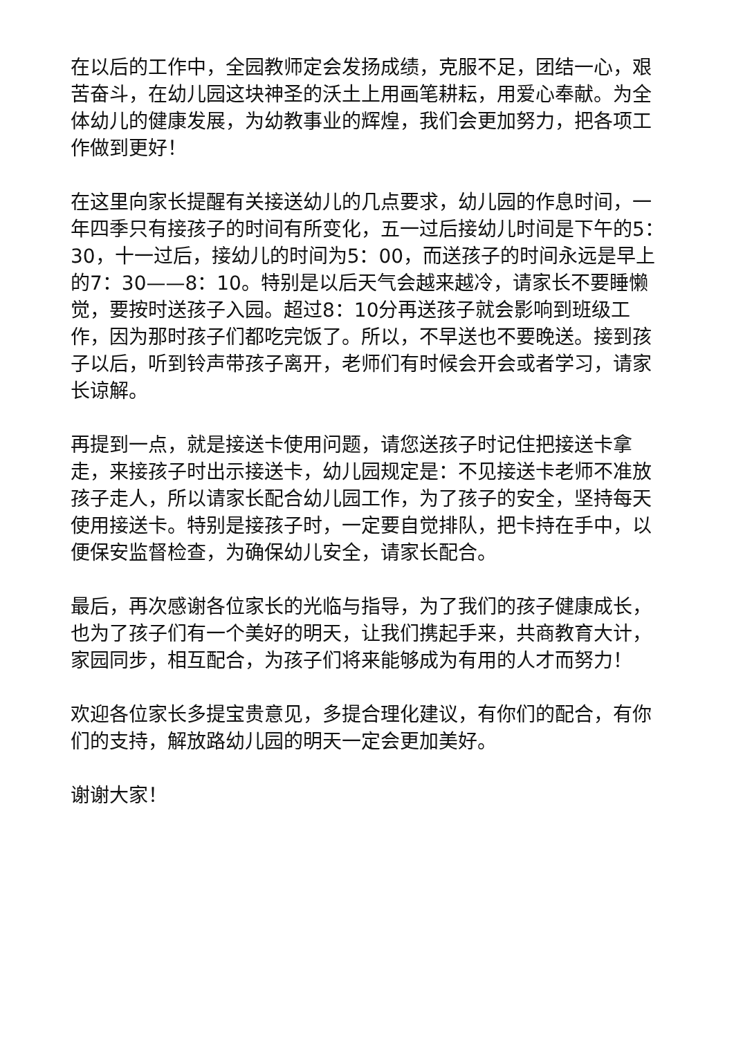在以后的工作中，全园教师定会发扬成绩，克服不足，团结一心，艰苦奋斗，在幼儿园这块神圣的沃土上用画笔耕耘，用爱心奉献。为全体幼儿的健康发展，为幼教事业的辉煌，我们会更加努力，把各项工作做到更好！
在这里向家长提醒有关接送幼儿的几点要求，幼儿园的作息时间，一年四季只有接孩子的时间有所变化，五一过后接幼儿时间是下午的5：30，十一过后，接幼儿的时间为5：00，而送孩子的时间永远是早上的7：30——8：10。特别是以后天气会越来越冷，请家长不要睡懒觉，要按时送孩子入园。超过8：10分再送孩子就会影响到班级工作，因为那时孩子们都吃完饭了。所以，不早送也不要晚送。接到孩子以后，听到铃声带孩子离开，老师们有时候会开会或者学习，请家长谅解。
再提到一点，就是接送卡使用问题，请您送孩子时记住把接送卡拿走，来接孩子时出示接送卡，幼儿园规定是：不见接送卡老师不准放孩子走人，所以请家长配合幼儿园工作，为了孩子的安全，坚持每天使用接送卡。特别是接孩子时，一定要自觉排队，把卡持在手中，以便保安监督检查，为确保幼儿安全，请家长配合。
最后，再次感谢各位家长的光临与指导，为了我们的孩子健康成长，也为了孩子们有一个美好的明天，让我们携起手来，共商教育大计，家园同步，相互配合，为孩子们将来能够成为有用的人才而努力！
欢迎各位家长多提宝贵意见，多提合理化建议，有你们的配合，有你们的支持，解放路幼儿园的明天一定会更加美好。
谢谢大家！